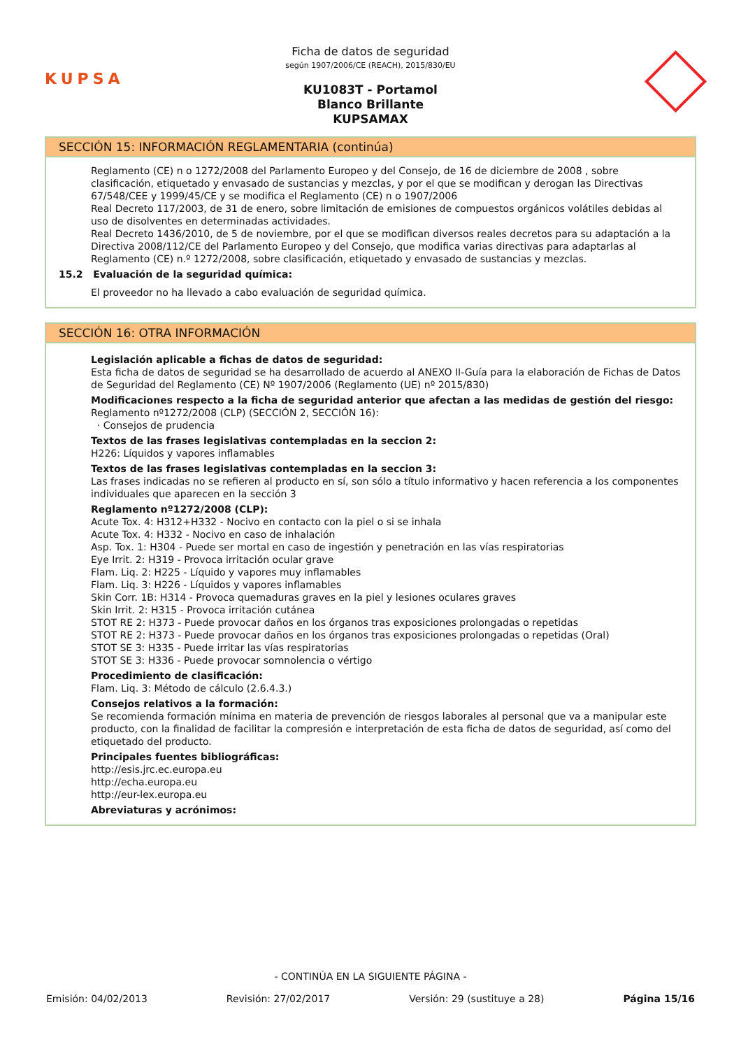KUPSA
Ficha de datos de seguridad
según 1907/2006/CE (REACH), 2015/830/EU
KU1083T - Portamol
Blanco Brillante
KUPSAMAX
SECCIÓN 15: INFORMACIÓN REGLAMENTARIA (continúa)
Reglamento (CE) n o 1272/2008 del Parlamento Europeo y del Consejo, de 16 de diciembre de 2008 , sobre clasificación, etiquetado y envasado de sustancias y mezclas, y por el que se modifican y derogan las Directivas 67/548/CEE y 1999/45/CE y se modifica el Reglamento (CE) n o 1907/2006
Real Decreto 117/2003, de 31 de enero, sobre limitación de emisiones de compuestos orgánicos volátiles debidas al uso de disolventes en determinadas actividades.
Real Decreto 1436/2010, de 5 de noviembre, por el que se modifican diversos reales decretos para su adaptación a la Directiva 2008/112/CE del Parlamento Europeo y del Consejo, que modifica varias directivas para adaptarlas al Reglamento (CE) n.º 1272/2008, sobre clasificación, etiquetado y envasado de sustancias y mezclas.
15.2 Evaluación de la seguridad química:
El proveedor no ha llevado a cabo evaluación de seguridad química.
SECCIÓN 16: OTRA INFORMACIÓN
Legislación aplicable a fichas de datos de seguridad:
Esta ficha de datos de seguridad se ha desarrollado de acuerdo al ANEXO II-Guía para la elaboración de Fichas de Datos de Seguridad del Reglamento (CE) Nº 1907/2006 (Reglamento (UE) nº 2015/830)
Modificaciones respecto a la ficha de seguridad anterior que afectan a las medidas de gestión del riesgo:
Reglamento nº1272/2008 (CLP) (SECCIÓN 2, SECCIÓN 16):
· Consejos de prudencia
Textos de las frases legislativas contempladas en la seccion 2:
H226: Líquidos y vapores inflamables
Textos de las frases legislativas contempladas en la seccion 3:
Las frases indicadas no se refieren al producto en sí, son sólo a título informativo y hacen referencia a los componentes individuales que aparecen en la sección 3
Reglamento nº1272/2008 (CLP):
Acute Tox. 4: H312+H332 - Nocivo en contacto con la piel o si se inhala
Acute Tox. 4: H332 - Nocivo en caso de inhalación
Asp. Tox. 1: H304 - Puede ser mortal en caso de ingestión y penetración en las vías respiratorias
Eye Irrit. 2: H319 - Provoca irritación ocular grave
Flam. Liq. 2: H225 - Líquido y vapores muy inflamables
Flam. Liq. 3: H226 - Líquidos y vapores inflamables
Skin Corr. 1B: H314 - Provoca quemaduras graves en la piel y lesiones oculares graves
Skin Irrit. 2: H315 - Provoca irritación cutánea
STOT RE 2: H373 - Puede provocar daños en los órganos tras exposiciones prolongadas o repetidas
STOT RE 2: H373 - Puede provocar daños en los órganos tras exposiciones prolongadas o repetidas (Oral)
STOT SE 3: H335 - Puede irritar las vías respiratorias
STOT SE 3: H336 - Puede provocar somnolencia o vértigo
Procedimiento de clasificación:
Flam. Liq. 3: Método de cálculo (2.6.4.3.)
Consejos relativos a la formación:
Se recomienda formación mínima en materia de prevención de riesgos laborales al personal que va a manipular este producto, con la finalidad de facilitar la compresión e interpretación de esta ficha de datos de seguridad, así como del etiquetado del producto.
Principales fuentes bibliográficas:
http://esis.jrc.ec.europa.eu
http://echa.europa.eu
http://eur-lex.europa.eu
Abreviaturas y acrónimos:
- CONTINÚA EN LA SIGUIENTE PÁGINA -
Emisión: 04/02/2013 Revisión: 27/02/2017 Versión: 29 (sustituye a 28) Página 15/16